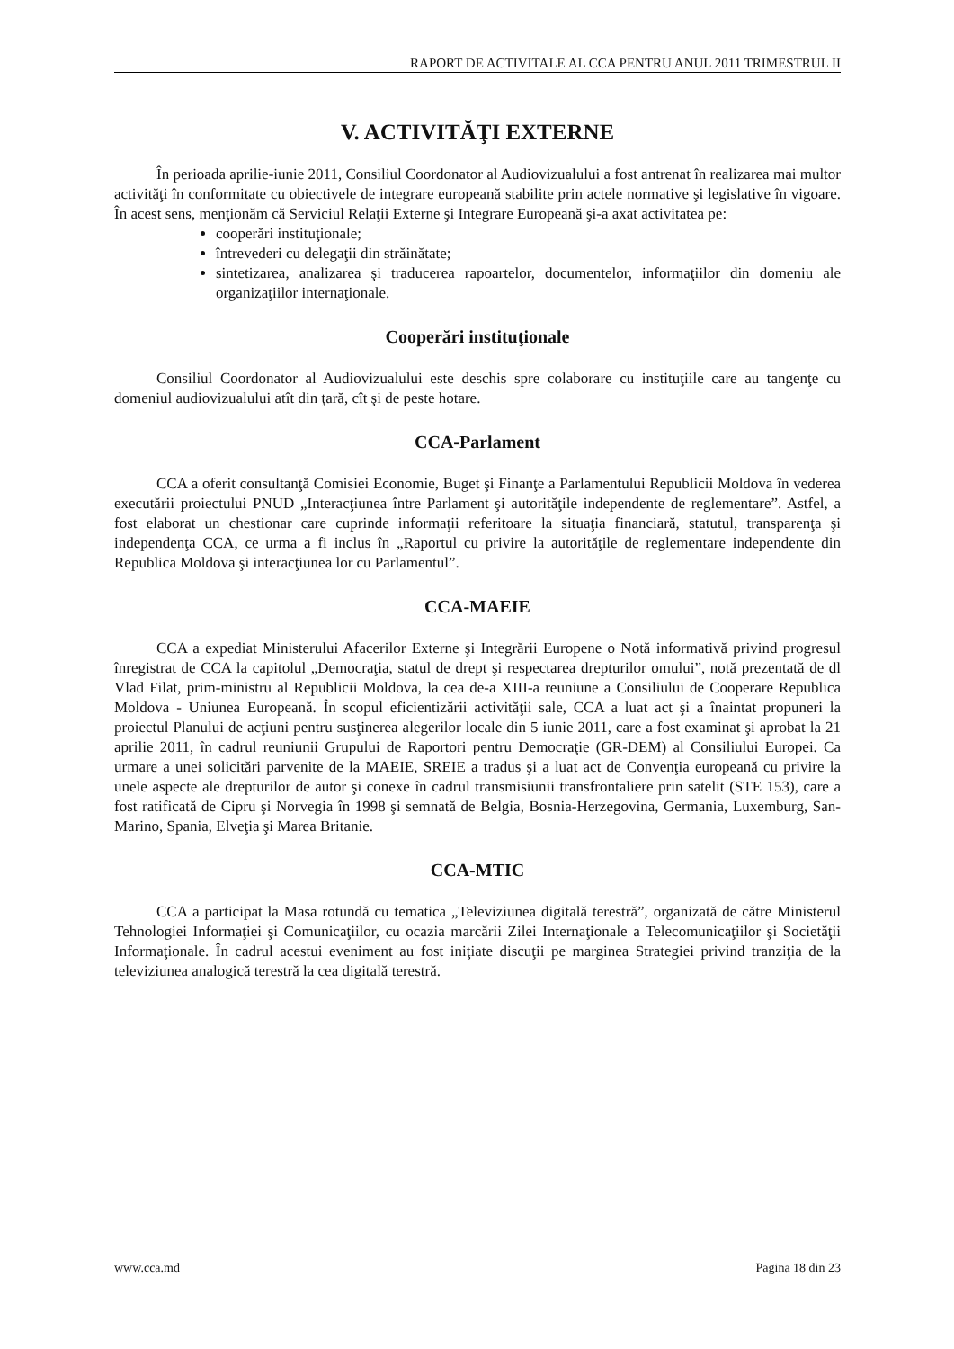RAPORT DE ACTIVITALE AL CCA PENTRU ANUL 2011 TRIMESTRUL II
V. ACTIVITĂŢI EXTERNE
În perioada aprilie-iunie 2011, Consiliul Coordonator al Audiovizualului a fost antrenat în realizarea mai multor activităţi în conformitate cu obiectivele de integrare europeană stabilite prin actele normative şi legislative în vigoare. În acest sens, menţionăm că Serviciul Relaţii Externe şi Integrare Europeană şi-a axat activitatea pe:
cooperări instituţionale;
întrevederi cu delegaţii din străinătate;
sintetizarea, analizarea şi traducerea rapoartelor, documentelor, informaţiilor din domeniu ale organizaţiilor internaţionale.
Cooperări instituţionale
Consiliul Coordonator al Audiovizualului este deschis spre colaborare cu instituţiile care au tangenţe cu domeniul audiovizualului atît din ţară, cît şi de peste hotare.
CCA-Parlament
CCA a oferit consultanţă Comisiei Economie, Buget şi Finanţe a Parlamentului Republicii Moldova în vederea executării proiectului PNUD „Interacţiunea între Parlament şi autorităţile independente de reglementare”. Astfel, a fost elaborat un chestionar care cuprinde informaţii referitoare la situaţia financiară, statutul, transparenţa şi independenţa CCA, ce urma a fi inclus în „Raportul cu privire la autorităţile de reglementare independente din Republica Moldova şi interacţiunea lor cu Parlamentul”.
CCA-MAEIE
CCA a expediat Ministerului Afacerilor Externe şi Integrării Europene o Notă informativă privind progresul înregistrat de CCA la capitolul „Democraţia, statul de drept şi respectarea drepturilor omului”, notă prezentată de dl Vlad Filat, prim-ministru al Republicii Moldova, la cea de-a XIII-a reuniune a Consiliului de Cooperare Republica Moldova - Uniunea Europeană. În scopul eficientizării activităţii sale, CCA a luat act şi a înaintat propuneri la proiectul Planului de acţiuni pentru susţinerea alegerilor locale din 5 iunie 2011, care a fost examinat şi aprobat la 21 aprilie 2011, în cadrul reuniunii Grupului de Raportori pentru Democraţie (GR-DEM) al Consiliului Europei. Ca urmare a unei solicitări parvenite de la MAEIE, SREIE a tradus şi a luat act de Convenţia europeană cu privire la unele aspecte ale drepturilor de autor şi conexe în cadrul transmisiunii transfrontaliere prin satelit (STE 153), care a fost ratificată de Cipru şi Norvegia în 1998 şi semnată de Belgia, Bosnia-Herzegovina, Germania, Luxemburg, San-Marino, Spania, Elveţia şi Marea Britanie.
CCA-MTIC
CCA a participat la Masa rotundă cu tematica „Televiziunea digitală terestră”, organizată de către Ministerul Tehnologiei Informaţiei şi Comunicaţiilor, cu ocazia marcării Zilei Internaţionale a Telecomunicaţiilor şi Societăţii Informaţionale. În cadrul acestui eveniment au fost iniţiate discuţii pe marginea Strategiei privind tranziţia de la televiziunea analogică terestră la cea digitală terestră.
www.cca.md Pagina 18 din 23